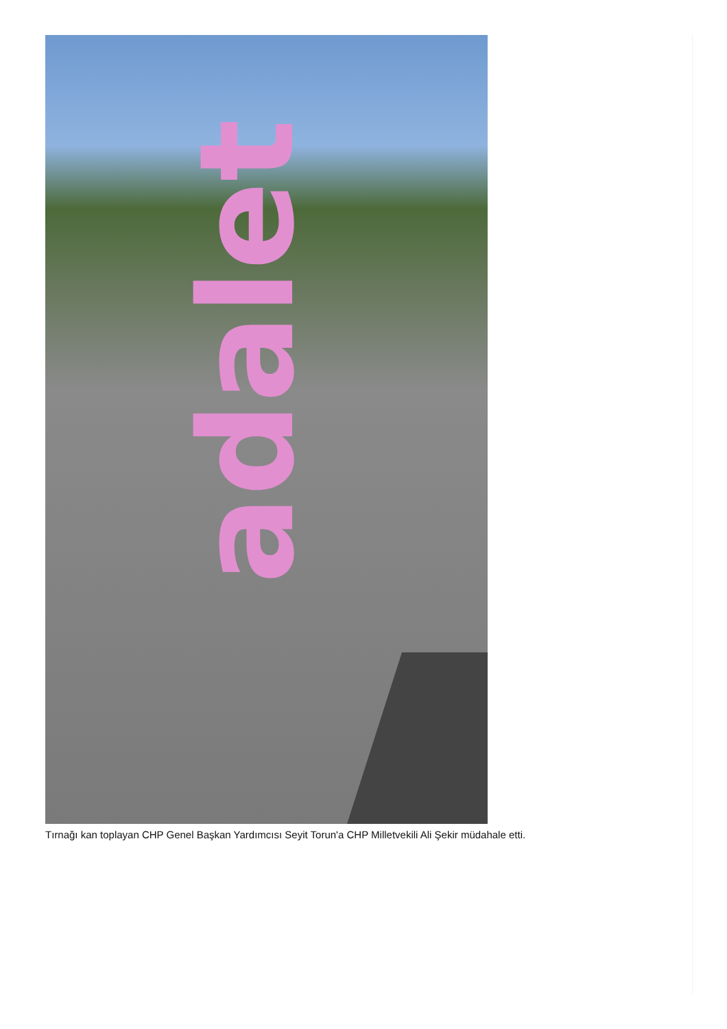adalet
Tırnağı kan toplayan CHP Genel Başkan Yardımcısı Seyit Torun'a CHP Milletvekili Ali Şekir müdahale etti.